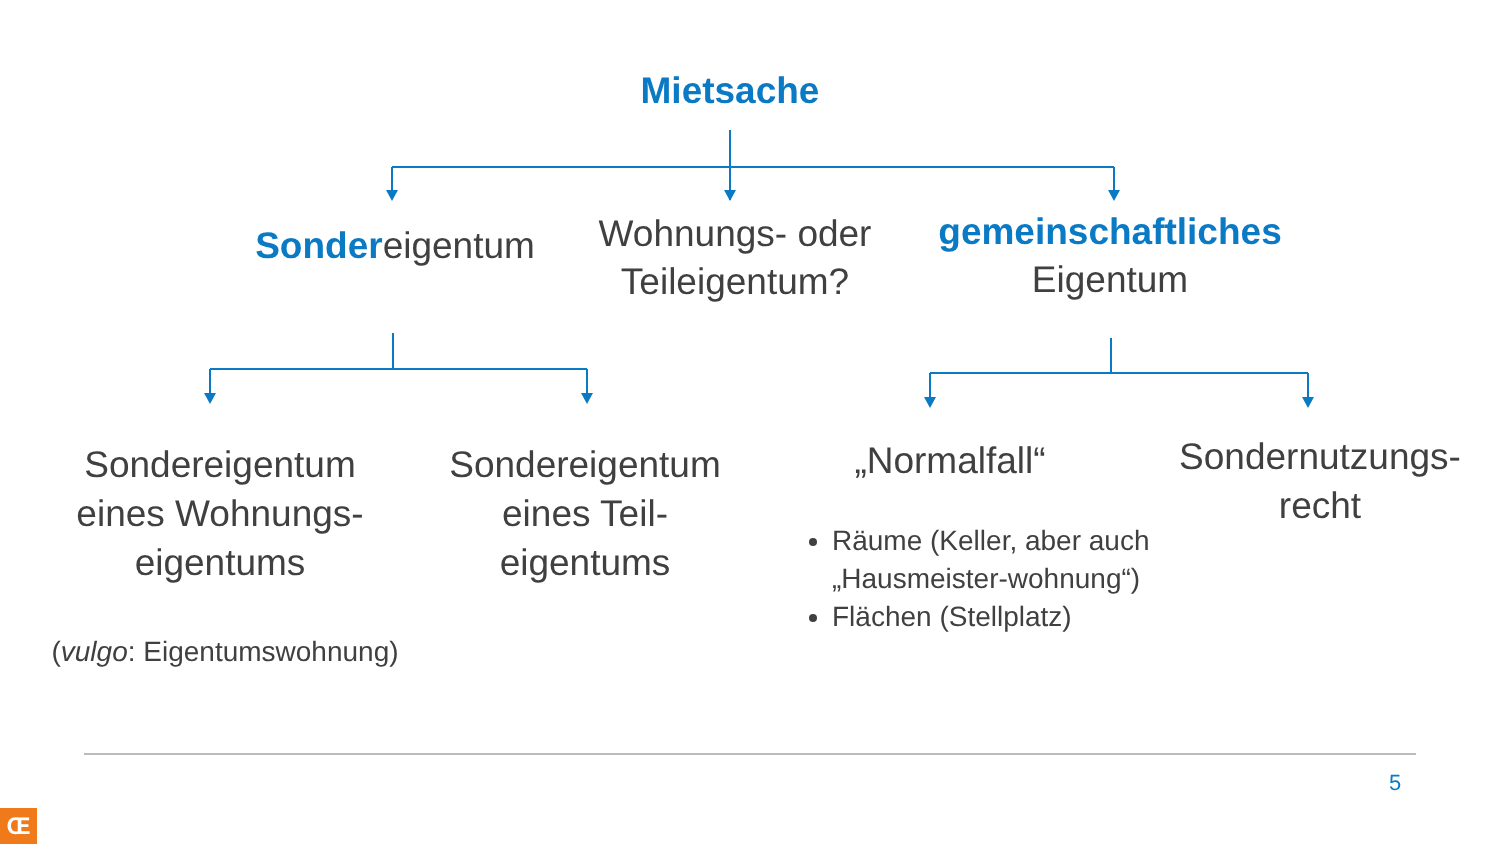Mietsache
Sondereigentum
Wohnungs- oder Teileigentum?
gemeinschaftliches
Eigentum
Sondereigentum eines Wohnungs-eigentums
Sondereigentum eines Teil-eigentums
(vulgo: Eigentumswohnung)
„Normalfall“
Sondernutzungs-recht
Räume (Keller, aber auch „Hausmeister-wohnung“)
Flächen (Stellplatz)
5
Œ